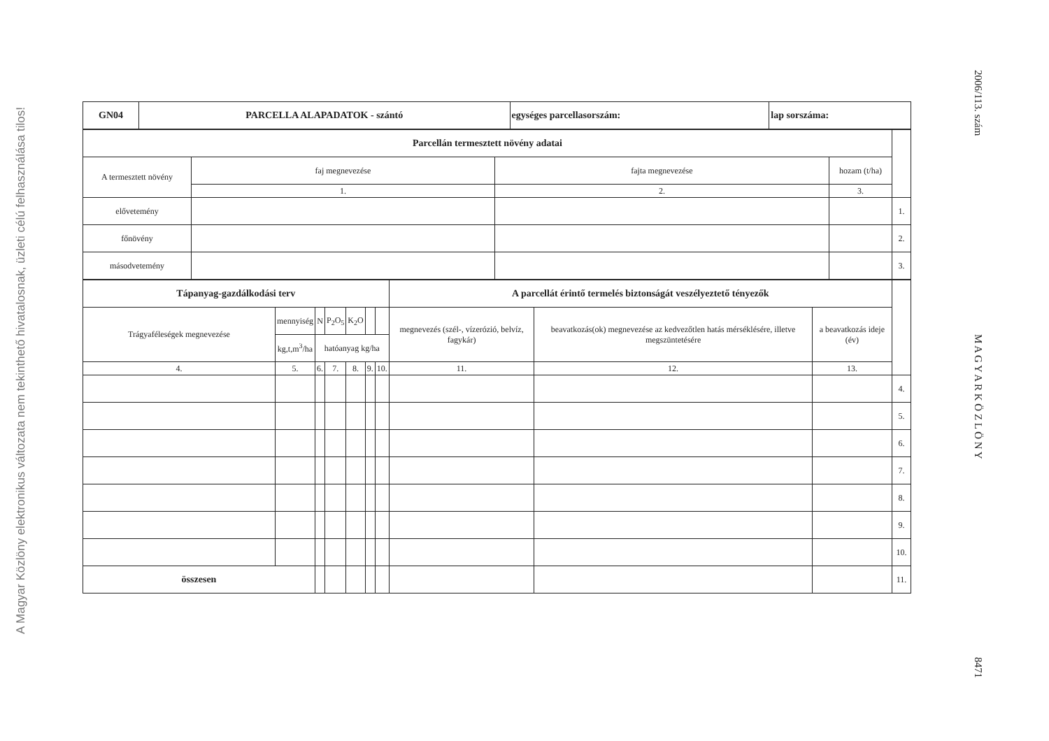A Magyar Közlöny elektronikus változata nem tekinthető hivatalosnak, üzleti célú felhasználása tilos!
| GN04 | PARCELLA ALAPADATOK - szántó | egységes parcellasorszám: | lap sorszáma: |
| Parcellán termesztett növény adatai | | | | |
| A termesztett növény | faj megnevezése | fajta megnevezése | hozam (t/ha) | |
| | 1. | 2. | 3. | |
| elővetemény | | | | 1. |
| főnövény | | | | 2. |
| másodvetemény | | | | 3. |
| Tápanyag-gazdálkodási terv | | | | | | | A parcellát érintő termelés biztonságát veszélyeztető tényezők | | | |
| Trágyaféleségek megnevezése | mennyiség | N | P<sub>2</sub>O<sub>5</sub> | K<sub>2</sub>O | | | megnevezés (szél-, vízerózió, belvíz, fagykár) | beavatkozás(ok) megnevezése az kedvezőtlen hatás mérséklésére, illetve megszüntetésére | a beavatkozás ideje (év) | |
| | kg,t,m<sup>3</sup>/ha | hatóanyag kg/ha | | | | | | | | |
| 4. | 5. | 6. | 7. | 8. | 9. | 10. | 11. | 12. | 13. | |
| | | | | | | | | | | 4. |
| | | | | | | | | | | 5. |
| | | | | | | | | | | 6. |
| | | | | | | | | | | 7. |
| | | | | | | | | | | 8. |
| | | | | | | | | | | 9. |
| | | | | | | | | | | 10. |
| összesen | | | | | | | | | | 11. |
2006/113. szám
M A G Y A R K Ö Z L Ö N Y
8471